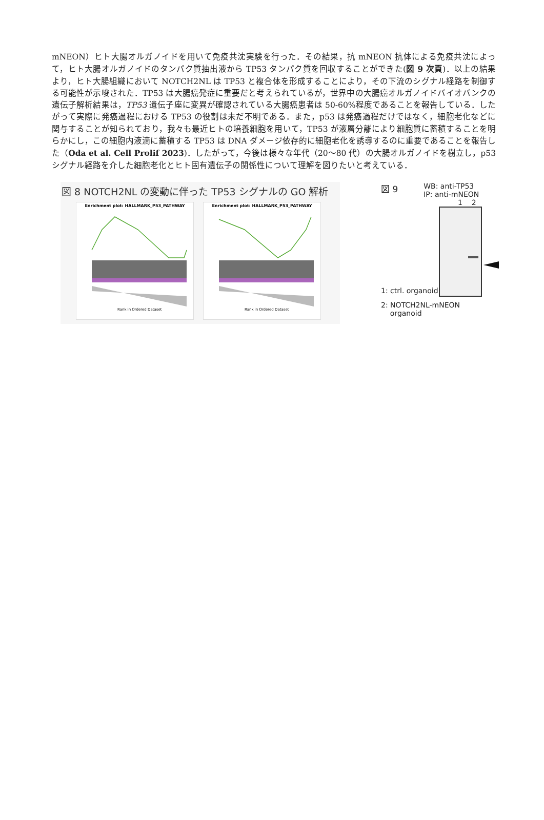mNEON）ヒト大腸オルガノイドを用いて免疫共沈実験を行った．その結果，抗 mNEON 抗体による免疫共沈によって，ヒト大腸オルガノイドのタンパク質抽出液から TP53 タンパク質を回収することができた(図 9 次頁)．以上の結果より，ヒト大腸組織において NOTCH2NL は TP53 と複合体を形成することにより，その下流のシグナル経路を制御する可能性が示唆された．TP53 は大腸癌発症に重要だと考えられているが，世界中の大腸癌オルガノイドバイオバンクの遺伝子解析結果は，TP53 遺伝子座に変異が確認されている大腸癌患者は 50-60%程度であることを報告している．したがって実際に発癌過程における TP53 の役割は未だ不明である．また，p53 は発癌過程だけではなく，細胞老化などに関与することが知られており，我々も最近ヒトの培養細胞を用いて，TP53 が液層分離により細胞質に蓄積することを明らかにし，この細胞内液滴に蓄積する TP53 は DNA ダメージ依存的に細胞老化を誘導するのに重要であることを報告した（Oda et al. Cell Prolif 2023)．したがって，今後は様々な年代（20～80 代）の大腸オルガノイドを樹立し，p53 シグナル経路を介した細胞老化とヒト固有遺伝子の関係性について理解を図りたいと考えている．
図 8 NOTCH2NL の変動に伴った TP53 シグナルの GO 解析
Enrichment plot: HALLMARK_P53_PATHWAY
Rank in Ordered Dataset
Enrichment plot: HALLMARK_P53_PATHWAY
Rank in Ordered Dataset
図 9 WB: anti-TP53
IP: anti-mNEON
1 2
1: ctrl. organoid
2: NOTCH2NL-mNEON
organoid